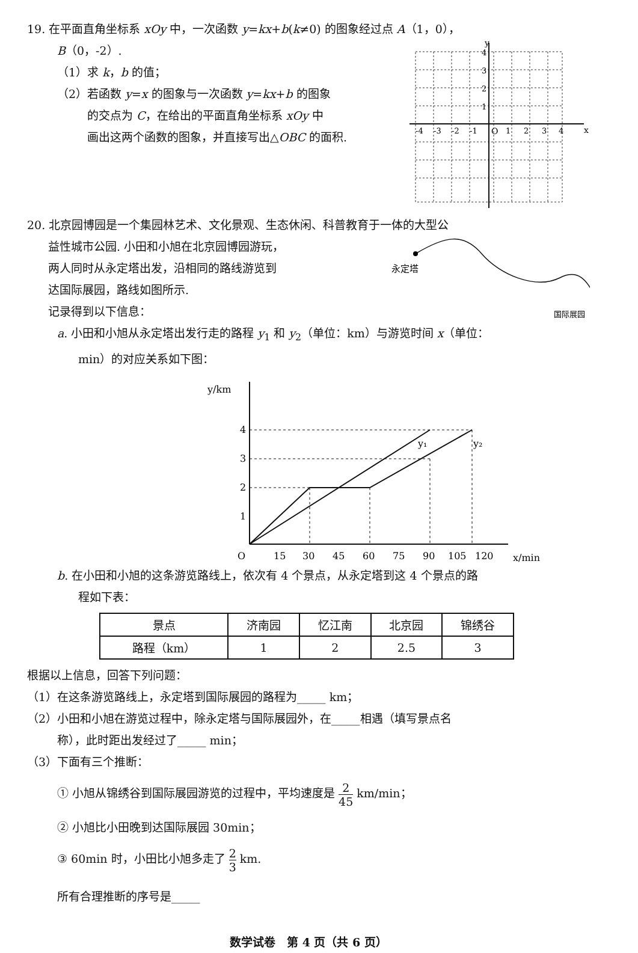19. 在平面直角坐标系 xOy 中，一次函数 y=kx+b(k≠0) 的图象经过点 A（1，0），
B（0，-2）.
（1）求 k，b 的值；
（2）若函数 y=x 的图象与一次函数 y=kx+b 的图象
的交点为 C，在给出的平面直角坐标系 xOy 中
画出这两个函数的图象，并直接写出△OBC 的面积.
y
x
O
-4
-3
-2
-1
1
2
3
4
4
3
2
1
20. 北京园博园是一个集园林艺术、文化景观、生态休闲、科普教育于一体的大型公
益性城市公园. 小田和小旭在北京园博园游玩，
两人同时从永定塔出发，沿相同的路线游览到
达国际展园，路线如图所示.
记录得到以下信息：
永定塔
国际展园
a. 小田和小旭从永定塔出发行走的路程 y<sub>1</sub> 和 y<sub>2</sub>（单位：km）与游览时间 x（单位：
min）的对应关系如下图：
y/km
4
3
2
1
O
15
30
45
60
75
90
105
120
x/min
y₁
y₂
b. 在小田和小旭的这条游览路线上，依次有 4 个景点，从永定塔到这 4 个景点的路
程如下表：
| 景点 | 济南园 | 忆江南 | 北京园 | 锦绣谷 |
| --- | --- | --- | --- | --- |
| 路程（km） | 1 | 2 | 2.5 | 3 |
根据以上信息，回答下列问题：
（1）在这条游览路线上，永定塔到国际展园的路程为_____ km；
（2）小田和小旭在游览过程中，除永定塔与国际展园外，在_____相遇（填写景点名
称），此时距出发经过了_____ min；
（3）下面有三个推断：
① 小旭从锦绣谷到国际展园游览的过程中，平均速度是 2 45 km/min；
② 小旭比小田晚到达国际展园 30min；
③ 60min 时，小田比小旭多走了 2 3 km.
所有合理推断的序号是_____
数学试卷　第 4 页（共 6 页）